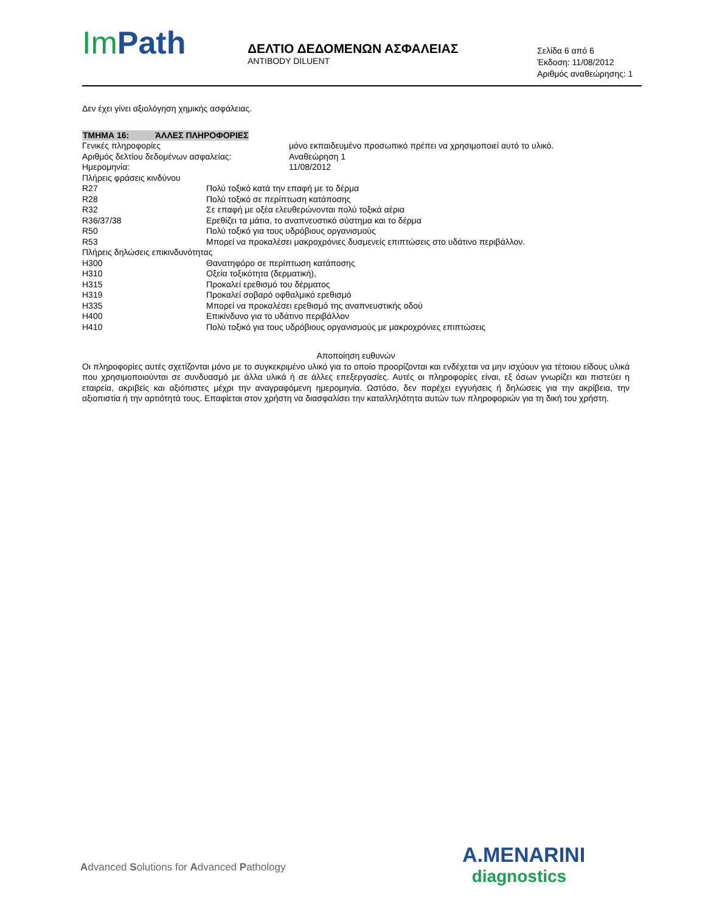Im Path
ΔΕΛΤΙΟ ΔΕΔΟΜΕΝΩΝ ΑΣΦΑΛΕΙΑΣ
ANTIBODY DILUENT
Σελίδα 6 από 6
Έκδοση: 11/08/2012
Αριθμός αναθεώρησης: 1
Δεν έχει γίνει αξιολόγηση χημικής ασφάλειας.
ΤΜΗΜΑ 16: ΆΛΛΕΣ ΠΛΗΡΟΦΟΡΙΕΣ
| Γενικές πληροφορίες | μόνο εκπαιδευμένο προσωπικό πρέπει να χρησιμοποιεί αυτό το υλικό. |
| Αριθμός δελτίου δεδομένων ασφαλείας: | Αναθεώρηση 1 |
| Ημερομηνία: | 11/08/2012 |
| Πλήρεις φράσεις κινδύνου | |
| R27 | Πολύ τοξικό κατά την επαφή με το δέρμα |
| R28 | Πολύ τοξικό σε περίπτωση κατάποσης |
| R32 | Σε επαφή με οξέα ελευθερώνονται πολύ τοξικά αέρια |
| R36/37/38 | Ερεθίζει τα μάτια, το αναπνευστικό σύστημα και το δέρμα |
| R50 | Πολύ τοξικό για τους υδρόβιους οργανισμούς |
| R53 | Μπορεί να προκαλέσει μακροχρόνιες δυσμενείς επιπτώσεις στο υδάτινο περιβάλλον. |
| Πλήρεις δηλώσεις επικινδυνότητας | |
| H300 | Θανατηφόρο σε περίπτωση κατάποσης |
| H310 | Οξεία τοξικότητα (δερματική), |
| H315 | Προκαλεί ερεθισμό του δέρματος |
| H319 | Προκαλεί σοβαρό οφθαλμικό ερεθισμό |
| H335 | Μπορεί να προκαλέσει ερεθισμό της αναπνευστικής οδού |
| H400 | Επικίνδυνο για το υδάτινο περιβάλλον |
| H410 | Πολύ τοξικό για τους υδρόβιους οργανισμούς με μακροχρόνιες επιπτώσεις |
Αποποίηση ευθυνών
Οι πληροφορίες αυτές σχετίζονται μόνο με το συγκεκριμένο υλικό για το οποίο προορίζονται και ενδέχεται να μην ισχύουν για τέτοιου είδους υλικά που χρησιμοποιούνται σε συνδυασμό με άλλα υλικά ή σε άλλες επεξεργασίες. Αυτές οι πληροφορίες είναι, εξ όσων γνωρίζει και πιστεύει η εταιρεία, ακριβείς και αξιόπιστες μέχρι την αναγραφόμενη ημερομηνία. Ωστόσο, δεν παρέχει εγγυήσεις ή δηλώσεις για την ακρίβεια, την αξιοπιστία ή την αρτιότητά τους. Επαφίεται στον χρήστη να διασφαλίσει την καταλληλότητα αυτών των πληροφοριών για τη δική του χρήστη.
Advanced Solutions for Advanced Pathology
A.MENARINI
diagnostics